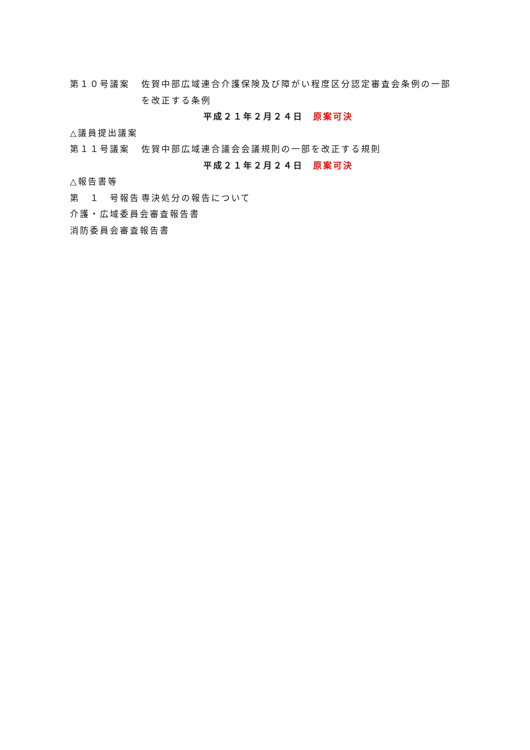第１０号議案 佐賀中部広域連合介護保険及び障がい程度区分認定審査会条例の一部
を改正する条例
平成２１年２月２４日　原案可決
△議員提出議案
第１１号議案 佐賀中部広域連合議会会議規則の一部を改正する規則
平成２１年２月２４日　原案可決
△報告書等
第　１　号報告 専決処分の報告について
介護・広域委員会審査報告書
消防委員会審査報告書